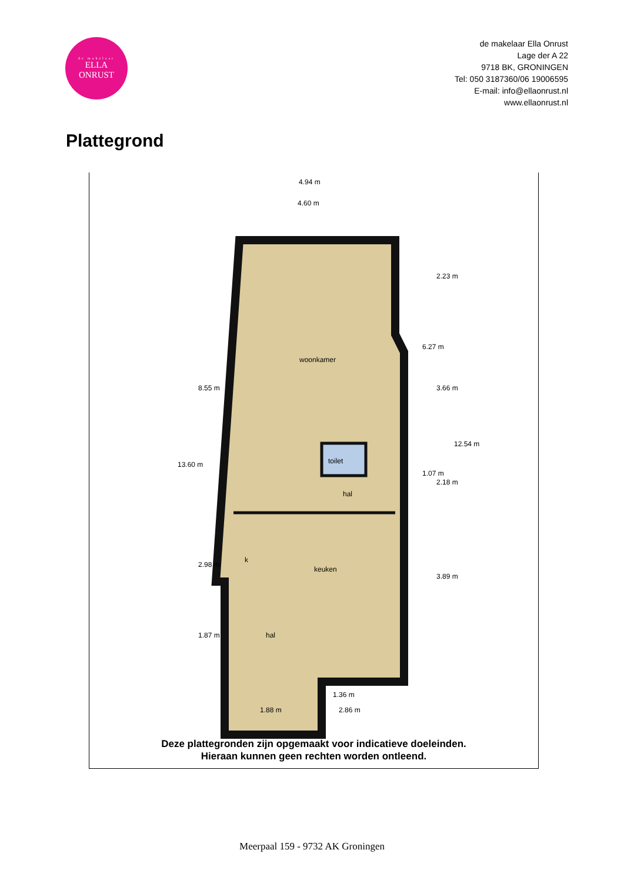de makelaar
ELLA
ONRUST
de makelaar Ella Onrust
Lage der A 22
9718 BK, GRONINGEN
Tel: 050 3187360/06 19006595
E-mail: info@ellaonrust.nl
www.ellaonrust.nl
Plattegrond
4.94 m
4.60 m
woonkamer
toilet
hal
keuken
k
hal
1.36 m
1.88 m
2.86 m
13.60 m
8.55 m
2.98 m
1.87 m
6.27 m
1.07 m
2.23 m
3.66 m
2.18 m
3.89 m
12.54 m
Deze plattegronden zijn opgemaakt voor indicatieve doeleinden.
Hieraan kunnen geen rechten worden ontleend.
Meerpaal 159 - 9732 AK Groningen